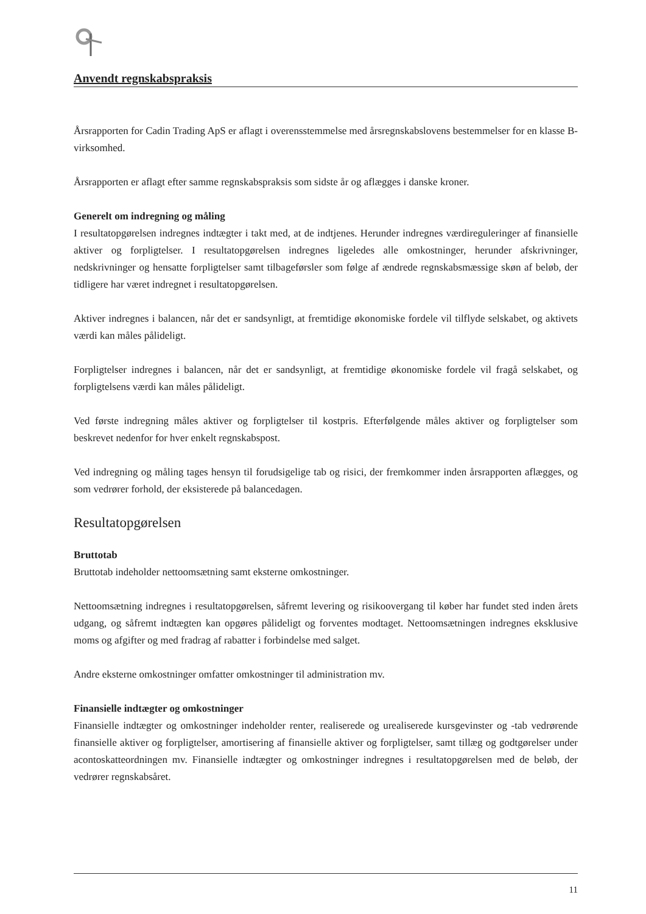Anvendt regnskabspraksis
Årsrapporten for Cadin Trading ApS er aflagt i overensstemmelse med årsregnskabslovens bestemmelser for en klasse B-virksomhed.
Årsrapporten er aflagt efter samme regnskabspraksis som sidste år og aflægges i danske kroner.
Generelt om indregning og måling
I resultatopgørelsen indregnes indtægter i takt med, at de indtjenes. Herunder indregnes værdireguleringer af finansielle aktiver og forpligtelser. I resultatopgørelsen indregnes ligeledes alle omkostninger, herunder afskrivninger, nedskrivninger og hensatte forpligtelser samt tilbageførsler som følge af ændrede regnskabsmæssige skøn af beløb, der tidligere har været indregnet i resultatopgørelsen.
Aktiver indregnes i balancen, når det er sandsynligt, at fremtidige økonomiske fordele vil tilflyde selskabet, og aktivets værdi kan måles pålideligt.
Forpligtelser indregnes i balancen, når det er sandsynligt, at fremtidige økonomiske fordele vil fragå selskabet, og forpligtelsens værdi kan måles pålideligt.
Ved første indregning måles aktiver og forpligtelser til kostpris. Efterfølgende måles aktiver og forpligtelser som beskrevet nedenfor for hver enkelt regnskabspost.
Ved indregning og måling tages hensyn til forudsigelige tab og risici, der fremkommer inden årsrapporten aflægges, og som vedrører forhold, der eksisterede på balancedagen.
Resultatopgørelsen
Bruttotab
Bruttotab indeholder nettoomsætning samt eksterne omkostninger.
Nettoomsætning indregnes i resultatopgørelsen, såfremt levering og risikoovergang til køber har fundet sted inden årets udgang, og såfremt indtægten kan opgøres pålideligt og forventes modtaget. Nettoomsætningen indregnes eksklusive moms og afgifter og med fradrag af rabatter i forbindelse med salget.
Andre eksterne omkostninger omfatter omkostninger til administration mv.
Finansielle indtægter og omkostninger
Finansielle indtægter og omkostninger indeholder renter, realiserede og urealiserede kursgevinster og -tab vedrørende finansielle aktiver og forpligtelser, amortisering af finansielle aktiver og forpligtelser, samt tillæg og godtgørelser under acontoskatteordningen mv. Finansielle indtægter og omkostninger indregnes i resultatopgørelsen med de beløb, der vedrører regnskabsåret.
11